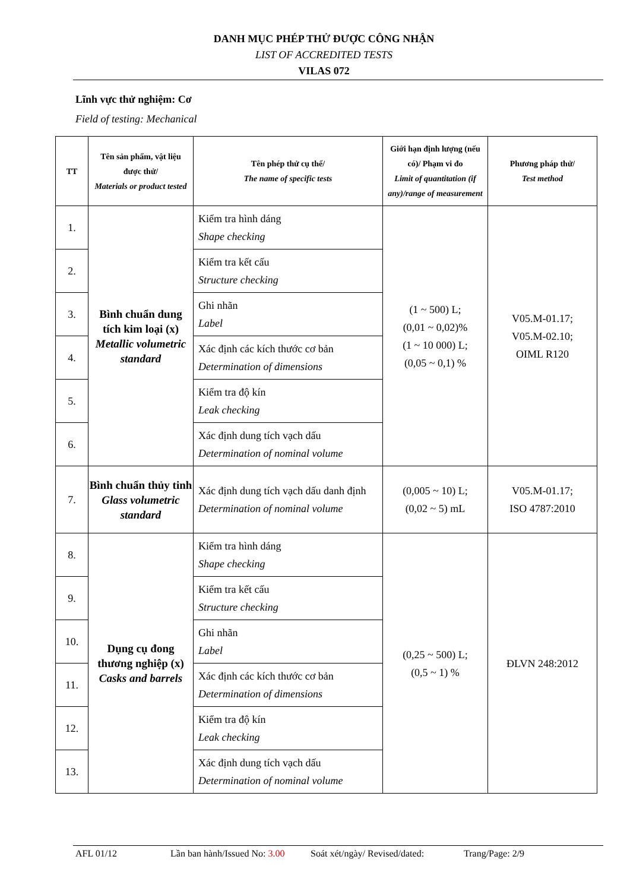DANH MỤC PHÉP THỬ ĐƯỢC CÔNG NHẬN
LIST OF ACCREDITED TESTS
VILAS 072
Lĩnh vực thử nghiệm: Cơ
Field of testing: Mechanical
| TT | Tên sản phẩm, vật liệu được thử/ Materials or product tested | Tên phép thử cụ thể/ The name of specific tests | Giới hạn định lượng (nếu có)/ Phạm vi đo Limit of quantitation (if any)/range of measurement | Phương pháp thử/ Test method |
| --- | --- | --- | --- | --- |
| 1. | Bình chuẩn dung tích kim loại (x) Metallic volumetric standard | Kiểm tra hình dáng Shape checking | (1 ~ 500) L; (0,01 ~ 0,02)% (1 ~ 10 000) L; (0,05 ~ 0,1) % | V05.M-01.17; V05.M-02.10; OIML R120 |
| 2. | | Kiểm tra kết cấu Structure checking | | |
| 3. | | Ghi nhãn Label | | |
| 4. | | Xác định các kích thước cơ bản Determination of dimensions | | |
| 5. | | Kiểm tra độ kín Leak checking | | |
| 6. | | Xác định dung tích vạch dấu Determination of nominal volume | | |
| 7. | Bình chuẩn thủy tinh Glass volumetric standard | Xác định dung tích vạch dấu danh định Determination of nominal volume | (0,005 ~ 10) L; (0,02 ~ 5) mL | V05.M-01.17; ISO 4787:2010 |
| 8. | Dụng cụ đong thương nghiệp (x) Casks and barrels | Kiểm tra hình dáng Shape checking | (0,25 ~ 500) L; (0,5 ~ 1) % | ĐLVN 248:2012 |
| 9. | | Kiểm tra kết cấu Structure checking | | |
| 10. | | Ghi nhãn Label | | |
| 11. | | Xác định các kích thước cơ bản Determination of dimensions | | |
| 12. | | Kiểm tra độ kín Leak checking | | |
| 13. | | Xác định dung tích vạch dấu Determination of nominal volume | | |
AFL 01/12 Lần ban hành/Issued No: 3.00 Soát xét/ngày/ Revised/dated: Trang/Page: 2/9